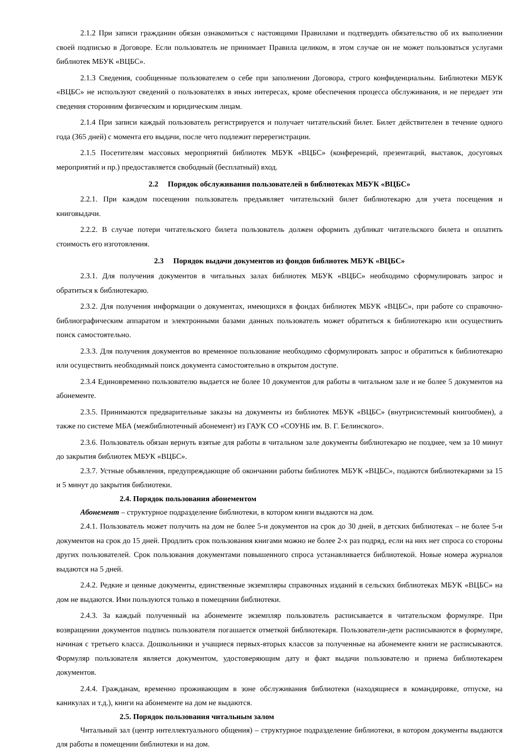2.1.2 При записи гражданин обязан ознакомиться с настоящими Правилами и подтвердить обязательство об их выполнении своей подписью в Договоре. Если пользователь не принимает Правила целиком, в этом случае он не может пользоваться услугами библиотек МБУК «ВЦБС».
2.1.3 Сведения, сообщенные пользователем о себе при заполнении Договора, строго конфиденциальны. Библиотеки МБУК «ВЦБС» не используют сведений о пользователях в иных интересах, кроме обеспечения процесса обслуживания, и не передает эти сведения сторонним физическим и юридическим лицам.
2.1.4 При записи каждый пользователь регистрируется и получает читательский билет. Билет действителен в течение одного года (365 дней) с момента его выдачи, после чего подлежит перерегистрации.
2.1.5 Посетителям массовых мероприятий библиотек МБУК «ВЦБС» (конференций, презентаций, выставок, досуговых мероприятий и пр.) предоставляется свободный (бесплатный) вход.
2.2 Порядок обслуживания пользователей в библиотеках МБУК «ВЦБС»
2.2.1. При каждом посещении пользователь предъявляет читательский билет библиотекарю для учета посещения и книговыдачи.
2.2.2. В случае потери читательского билета пользователь должен оформить дубликат читательского билета и оплатить стоимость его изготовления.
2.3 Порядок выдачи документов из фондов библиотек МБУК «ВЦБС»
2.3.1. Для получения документов в читальных залах библиотек МБУК «ВЦБС» необходимо сформулировать запрос и обратиться к библиотекарю.
2.3.2. Для получения информации о документах, имеющихся в фондах библиотек МБУК «ВЦБС», при работе со справочно-библиографическим аппаратом и электронными базами данных пользователь может обратиться к библиотекарю или осуществить поиск самостоятельно.
2.3.3. Для получения документов во временное пользование необходимо сформулировать запрос и обратиться к библиотекарю или осуществить необходимый поиск документа самостоятельно в открытом доступе.
2.3.4 Единовременно пользователю выдается не более 10 документов для работы в читальном зале и не более 5 документов на абонементе.
2.3.5. Принимаются предварительные заказы на документы из библиотек МБУК «ВЦБС» (внутрисистемный книгообмен), а также по системе МБА (межбиблиотечный абонемент) из ГАУК СО «СОУНБ им. В. Г. Белинского».
2.3.6. Пользователь обязан вернуть взятые для работы в читальном зале документы библиотекарю не позднее, чем за 10 минут до закрытия библиотек МБУК «ВЦБС».
2.3.7. Устные объявления, предупреждающие об окончании работы библиотек МБУК «ВЦБС», подаются библиотекарями за 15 и 5 минут до закрытия библиотеки.
2.4. Порядок пользования абонементом
Абонемент – структурное подразделение библиотеки, в котором книги выдаются на дом.
2.4.1. Пользователь может получить на дом не более 5-и документов на срок до 30 дней, в детских библиотеках – не более 5-и документов на срок до 15 дней. Продлить срок пользования книгами можно не более 2-х раз подряд, если на них нет спроса со стороны других пользователей. Срок пользования документами повышенного спроса устанавливается библиотекой. Новые номера журналов выдаются на 5 дней.
2.4.2. Редкие и ценные документы, единственные экземпляры справочных изданий в сельских библиотеках МБУК «ВЦБС» на дом не выдаются. Ими пользуются только в помещении библиотеки.
2.4.3. За каждый полученный на абонементе экземпляр пользователь расписывается в читательском формуляре. При возвращении документов подпись пользователя погашается отметкой библиотекаря. Пользователи-дети расписываются в формуляре, начиная с третьего класса. Дошкольники и учащиеся первых-вторых классов за полученные на абонементе книги не расписываются. Формуляр пользователя является документом, удостоверяющим дату и факт выдачи пользователю и приема библиотекарем документов.
2.4.4. Гражданам, временно проживающим в зоне обслуживания библиотеки (находящиеся в командировке, отпуске, на каникулах и т.д.), книги на абонементе на дом не выдаются.
2.5. Порядок пользования читальным залом
Читальный зал (центр интеллектуального общения) – структурное подразделение библиотеки, в котором документы выдаются для работы в помещении библиотеки и на дом.